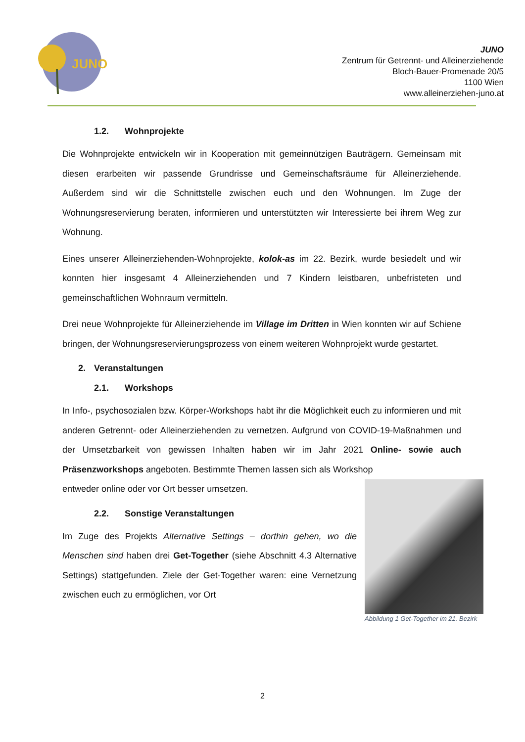JUNO
JUNO
Zentrum für Getrennt- und Alleinerziehende
Bloch-Bauer-Promenade 20/5
1100 Wien
www.alleinerziehen-juno.at
1.2. Wohnprojekte
Die Wohnprojekte entwickeln wir in Kooperation mit gemeinnützigen Bauträgern. Gemeinsam mit diesen erarbeiten wir passende Grundrisse und Gemeinschaftsräume für Alleinerziehende. Außerdem sind wir die Schnittstelle zwischen euch und den Wohnungen. Im Zuge der Wohnungsreservierung beraten, informieren und unterstützten wir Interessierte bei ihrem Weg zur Wohnung.
Eines unserer Alleinerziehenden-Wohnprojekte, kolok-as im 22. Bezirk, wurde besiedelt und wir konnten hier insgesamt 4 Alleinerziehenden und 7 Kindern leistbaren, unbefristeten und gemeinschaftlichen Wohnraum vermitteln.
Drei neue Wohnprojekte für Alleinerziehende im Village im Dritten in Wien konnten wir auf Schiene bringen, der Wohnungsreservierungsprozess von einem weiteren Wohnprojekt wurde gestartet.
2. Veranstaltungen
2.1. Workshops
In Info-, psychosozialen bzw. Körper-Workshops habt ihr die Möglichkeit euch zu informieren und mit anderen Getrennt- oder Alleinerziehenden zu vernetzen. Aufgrund von COVID-19-Maßnahmen und der Umsetzbarkeit von gewissen Inhalten haben wir im Jahr 2021 Online- sowie auch Präsenzworkshops angeboten. Bestimmte Themen lassen sich als Workshop
Abbildung 1 Get-Together im 21. Bezirk
entweder online oder vor Ort besser umsetzen.
2.2. Sonstige Veranstaltungen
Im Zuge des Projekts Alternative Settings – dorthin gehen, wo die Menschen sind haben drei Get-Together (siehe Abschnitt 4.3 Alternative Settings) stattgefunden. Ziele der Get-Together waren: eine Vernetzung zwischen euch zu ermöglichen, vor Ort
2